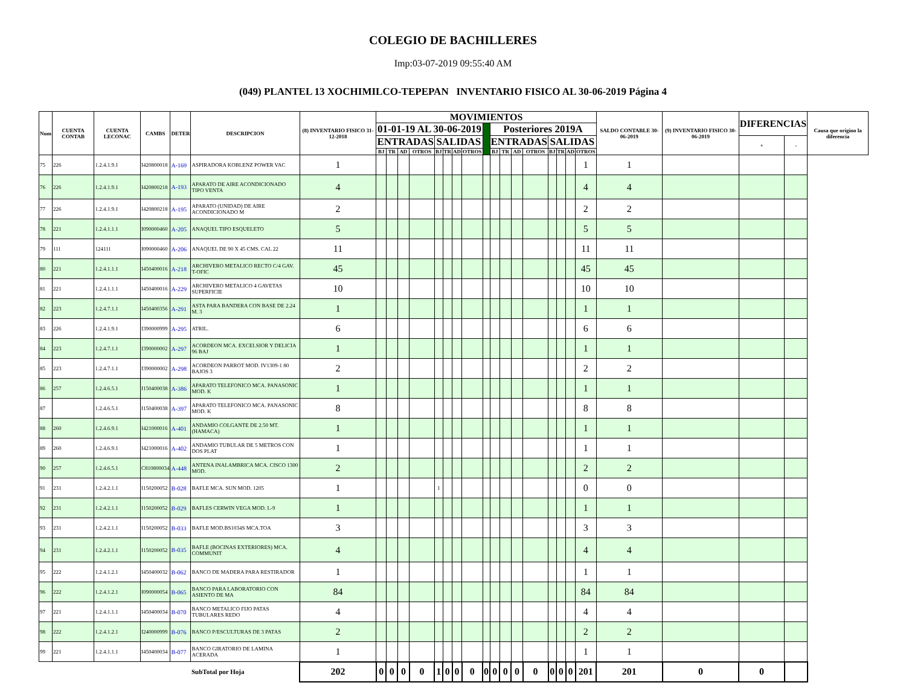COLEGIO DE BACHILLERES
Imp:03-07-2019 09:55:40 AM
(049) PLANTEL 13 XOCHIMILCO-TEPEPAN INVENTARIO FISICO AL 30-06-2019 Página 4
| Num | CUENTA CONTAB | CUENTA LECONAC | CAMBS | DETER | DESCRIPCION | (8) INVENTARIO FISICO 31-12-2018 | MOVIMIENTOS | | | | | | | | | | | | | | | | | SALDO CONTABLE 30-06-2019 | (9) INVENTARIO FISICO 30-06-2019 | DIFERENCIAS | | Causa que origino la diferencia |
| --- | --- | --- | --- | --- | --- | --- | --- | --- | --- | --- | --- | --- | --- | --- | --- | --- | --- | --- | --- | --- | --- | --- | --- | --- | --- | --- | --- | --- |
| | | | | | | | 01-01-19 AL 30-06-2019 | | | | | | | | | Posteriores 2019A | | | | | | | | | | | | |
| | | | | | | | ENTRADAS | | | | SALIDAS | | | | | ENTRADAS | | | | SALIDAS | | | | | | + | - | |
| | | | | | | | BJ | TR | AD | OTROS | BJ | TR | AD | OTROS | | BJ | TR | AD | OTROS | BJ | TR | AD | OTROS | | | | | |
| 75 | 226 | 1.2.4.1.9.1 | I420800018 | A-169 | ASPIRADORA KOBLENZ POWER VAC | 1 | | | | | | | | | | | | | | | | | | 1 | 1 | | | |
| 76 | 226 | 1.2.4.1.9.1 | I420800218 | A-193 | APARATO DE AIRE ACONDICIONADO TIPO VENTA | 4 | | | | | | | | | | | | | | | | | | 4 | 4 | | | |
| 77 | 226 | 1.2.4.1.9.1 | I420800218 | A-195 | APARATO (UNIDAD) DE AIRE ACONDICIONADO M | 2 | | | | | | | | | | | | | | | | | | 2 | 2 | | | |
| 78 | 221 | 1.2.4.1.1.1 | I090000460 | A-205 | ANAQUEL TIPO ESQUELETO | 5 | | | | | | | | | | | | | | | | | | 5 | 5 | | | |
| 79 | 111 | 124111 | I090000460 | A-206 | ANAQUEL DE 90 X 45 CMS. CAL 22 | 11 | | | | | | | | | | | | | | | | | | 11 | 11 | | | |
| 80 | 221 | 1.2.4.1.1.1 | I450400016 | A-218 | ARCHIVERO METALICO RECTO C/4 GAV. T-OFIC | 45 | | | | | | | | | | | | | | | | | | 45 | 45 | | | |
| 81 | 221 | 1.2.4.1.1.1 | I450400016 | A-229 | ARCHIVERO METALICO 4 GAVETAS SUPERFICIE | 10 | | | | | | | | | | | | | | | | | | 10 | 10 | | | |
| 82 | 223 | 1.2.4.7.1.1 | I450400356 | A-291 | ASTA PARA BANDERA CON BASE DE 2.24 M. 3 | 1 | | | | | | | | | | | | | | | | | | 1 | 1 | | | |
| 83 | 226 | 1.2.4.1.9.1 | I390000999 | A-295 | ATRIL. | 6 | | | | | | | | | | | | | | | | | | 6 | 6 | | | |
| 84 | 223 | 1.2.4.7.1.1 | I390000002 | A-297 | ACORDEON MCA. EXCELSIOR Y DELICIA 96 BAJ | 1 | | | | | | | | | | | | | | | | | | 1 | 1 | | | |
| 85 | 223 | 1.2.4.7.1.1 | I390000002 | A-298 | ACORDEON PARROT MOD. IV1309-1 80 BAJOS 3 | 2 | | | | | | | | | | | | | | | | | | 2 | 2 | | | |
| 86 | 257 | 1.2.4.6.5.1 | I150400038 | A-386 | APARATO TELEFONICO MCA. PANASONIC MOD. K | 1 | | | | | | | | | | | | | | | | | | 1 | 1 | | | |
| 87 | | 1.2.4.6.5.1 | I150400038 | A-397 | APARATO TELEFONICO MCA. PANASONIC MOD. K | 8 | | | | | | | | | | | | | | | | | | 8 | 8 | | | |
| 88 | 260 | 1.2.4.6.9.1 | I421000016 | A-401 | ANDAMIO COLGANTE DE 2.50 MT. (HAMACA) | 1 | | | | | | | | | | | | | | | | | | 1 | 1 | | | |
| 89 | 260 | 1.2.4.6.9.1 | I421000016 | A-402 | ANDAMIO TUBULAR DE 5 METROS CON DOS PLAT | 1 | | | | | | | | | | | | | | | | | | 1 | 1 | | | |
| 90 | 257 | 1.2.4.6.5.1 | C810800034 | A-448 | ANTENA INALAMBRICA MCA. CISCO 1300 MOD. | 2 | | | | | | | | | | | | | | | | | | 2 | 2 | | | |
| 91 | 231 | 1.2.4.2.1.1 | I150200052 | B-028 | BAFLE MCA. SUN MOD. 1205 | 1 | | | | | 1 | | | | | | | | | | | | | 0 | 0 | | | |
| 92 | 231 | 1.2.4.2.1.1 | I150200052 | B-029 | BAFLES CERWIN VEGA MOD. L-9 | 1 | | | | | | | | | | | | | | | | | | 1 | 1 | | | |
| 93 | 231 | 1.2.4.2.1.1 | I150200052 | B-033 | BAFLE MOD.BS1034S MCA.TOA | 3 | | | | | | | | | | | | | | | | | | 3 | 3 | | | |
| 94 | 231 | 1.2.4.2.1.1 | I150200052 | B-035 | BAFLE (BOCINAS EXTERIORES) MCA. COMMUNIT | 4 | | | | | | | | | | | | | | | | | | 4 | 4 | | | |
| 95 | 222 | 1.2.4.1.2.1 | I450400032 | B-062 | BANCO DE MADERA PARA RESTIRADOR | 1 | | | | | | | | | | | | | | | | | | 1 | 1 | | | |
| 96 | 222 | 1.2.4.1.2.1 | I090000054 | B-065 | BANCO PARA LABORATORIO CON ASIENTO DE MA | 84 | | | | | | | | | | | | | | | | | | 84 | 84 | | | |
| 97 | 221 | 1.2.4.1.1.1 | I450400034 | B-070 | BANCO METALICO FIJO PATAS TUBULARES REDO | 4 | | | | | | | | | | | | | | | | | | 4 | 4 | | | |
| 98 | 222 | 1.2.4.1.2.1 | I240000999 | B-076 | BANCO P/ESCULTURAS DE 3 PATAS | 2 | | | | | | | | | | | | | | | | | | 2 | 2 | | | |
| 99 | 221 | 1.2.4.1.1.1 | I450400034 | B-077 | BANCO GIRATORIO DE LAMINA ACERADA | 1 | | | | | | | | | | | | | | | | | | 1 | 1 | | | |
| | | | | | SubTotal por Hoja | 202 | 0 | 0 | 0 | 0 | 1 | 0 | 0 | 0 | | 0 | 0 | 0 | 0 | 0 | 0 | 0 | 0 | 201 | 201 | 0 | 0 | |